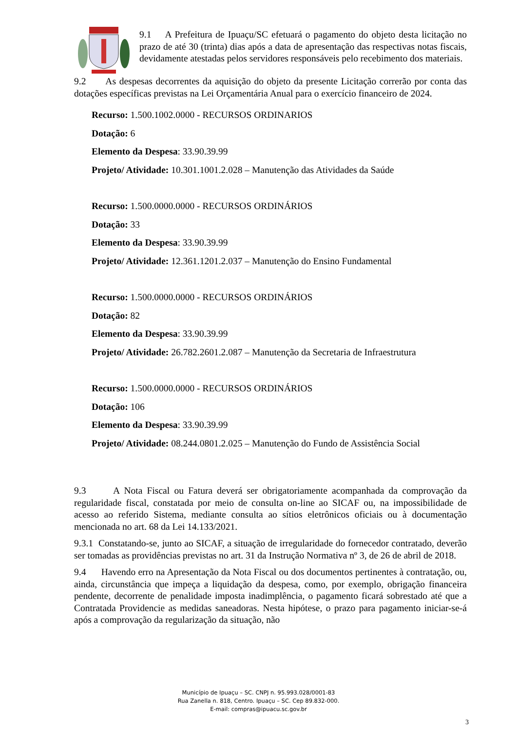9.1 A Prefeitura de Ipuaçu/SC efetuará o pagamento do objeto desta licitação no prazo de até 30 (trinta) dias após a data de apresentação das respectivas notas fiscais, devidamente atestadas pelos servidores responsáveis pelo recebimento dos materiais.
9.2 As despesas decorrentes da aquisição do objeto da presente Licitação correrão por conta das dotações específicas previstas na Lei Orçamentária Anual para o exercício financeiro de 2024.
Recurso: 1.500.1002.0000 - RECURSOS ORDINARIOS
Dotação: 6
Elemento da Despesa: 33.90.39.99
Projeto/ Atividade: 10.301.1001.2.028 – Manutenção das Atividades da Saúde
Recurso: 1.500.0000.0000 - RECURSOS ORDINÁRIOS
Dotação: 33
Elemento da Despesa: 33.90.39.99
Projeto/ Atividade: 12.361.1201.2.037 – Manutenção do Ensino Fundamental
Recurso: 1.500.0000.0000 - RECURSOS ORDINÁRIOS
Dotação: 82
Elemento da Despesa: 33.90.39.99
Projeto/ Atividade: 26.782.2601.2.087 – Manutenção da Secretaria de Infraestrutura
Recurso: 1.500.0000.0000 - RECURSOS ORDINÁRIOS
Dotação: 106
Elemento da Despesa: 33.90.39.99
Projeto/ Atividade: 08.244.0801.2.025 – Manutenção do Fundo de Assistência Social
9.3 A Nota Fiscal ou Fatura deverá ser obrigatoriamente acompanhada da comprovação da regularidade fiscal, constatada por meio de consulta on-line ao SICAF ou, na impossibilidade de acesso ao referido Sistema, mediante consulta ao sítios eletrônicos oficiais ou à documentação mencionada no art. 68 da Lei 14.133/2021.
9.3.1 Constatando-se, junto ao SICAF, a situação de irregularidade do fornecedor contratado, deverão ser tomadas as providências previstas no art. 31 da Instrução Normativa nº 3, de 26 de abril de 2018.
9.4 Havendo erro na Apresentação da Nota Fiscal ou dos documentos pertinentes à contratação, ou, ainda, circunstância que impeça a liquidação da despesa, como, por exemplo, obrigação financeira pendente, decorrente de penalidade imposta inadimplência, o pagamento ficará sobrestado até que a Contratada Providencie as medidas saneadoras. Nesta hipótese, o prazo para pagamento iniciar-se-á após a comprovação da regularização da situação, não
Município de Ipuaçu – SC. CNPJ n. 95.993.028/0001-83
Rua Zanella n. 818, Centro. Ipuaçu – SC. Cep 89.832-000.
E-mail: compras@ipuacu.sc.gov.br
3